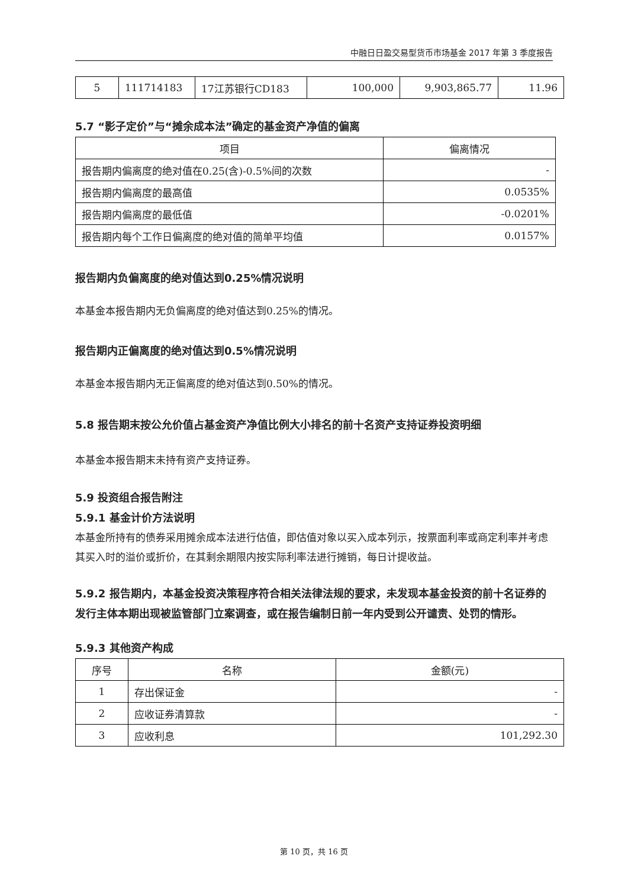中融日日盈交易型货币市场基金 2017 年第 3 季度报告
| 5 | 111714183 | 17江苏银行CD183 | 100,000 | 9,903,865.77 | 11.96 |
5.7 “影子定价”与“摊余成本法”确定的基金资产净值的偏离
| 项目 | 偏离情况 |
| --- | --- |
| 报告期内偏离度的绝对值在0.25(含)-0.5%间的次数 | - |
| 报告期内偏离度的最高值 | 0.0535% |
| 报告期内偏离度的最低值 | -0.0201% |
| 报告期内每个工作日偏离度的绝对值的简单平均值 | 0.0157% |
报告期内负偏离度的绝对值达到0.25%情况说明
本基金本报告期内无负偏离度的绝对值达到0.25%的情况。
报告期内正偏离度的绝对值达到0.5%情况说明
本基金本报告期内无正偏离度的绝对值达到0.50%的情况。
5.8 报告期末按公允价值占基金资产净值比例大小排名的前十名资产支持证券投资明细
本基金本报告期末未持有资产支持证券。
5.9 投资组合报告附注
5.9.1 基金计价方法说明
本基金所持有的债券采用摊余成本法进行估值，即估值对象以买入成本列示，按票面利率或商定利率并考虑其买入时的溢价或折价，在其剩余期限内按实际利率法进行摊销，每日计提收益。
5.9.2 报告期内，本基金投资决策程序符合相关法律法规的要求，未发现本基金投资的前十名证券的发行主体本期出现被监管部门立案调查，或在报告编制日前一年内受到公开谴责、处罚的情形。
5.9.3 其他资产构成
| 序号 | 名称 | 金额(元) |
| --- | --- | --- |
| 1 | 存出保证金 | - |
| 2 | 应收证券清算款 | - |
| 3 | 应收利息 | 101,292.30 |
第 10 页，共 16 页